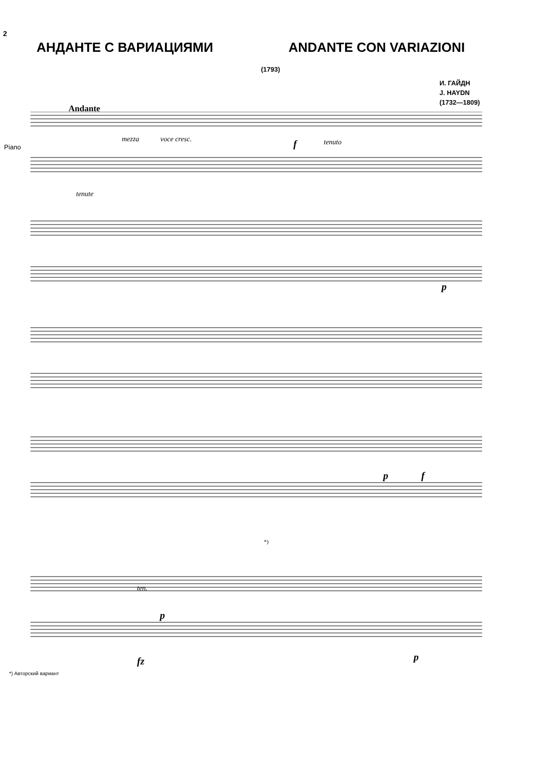2
АНДАНТЕ С ВАРИАЦИЯМИ ANDANTE CON VARIAZIONI
(1793)
И. ГАЙДН
J. HAYDN
(1732—1809)
Piano
Andante
mezza voce cresc. tenuto
tenute
f
p
p f
p
fz
ten.
p
*)
*) Авторский вариант